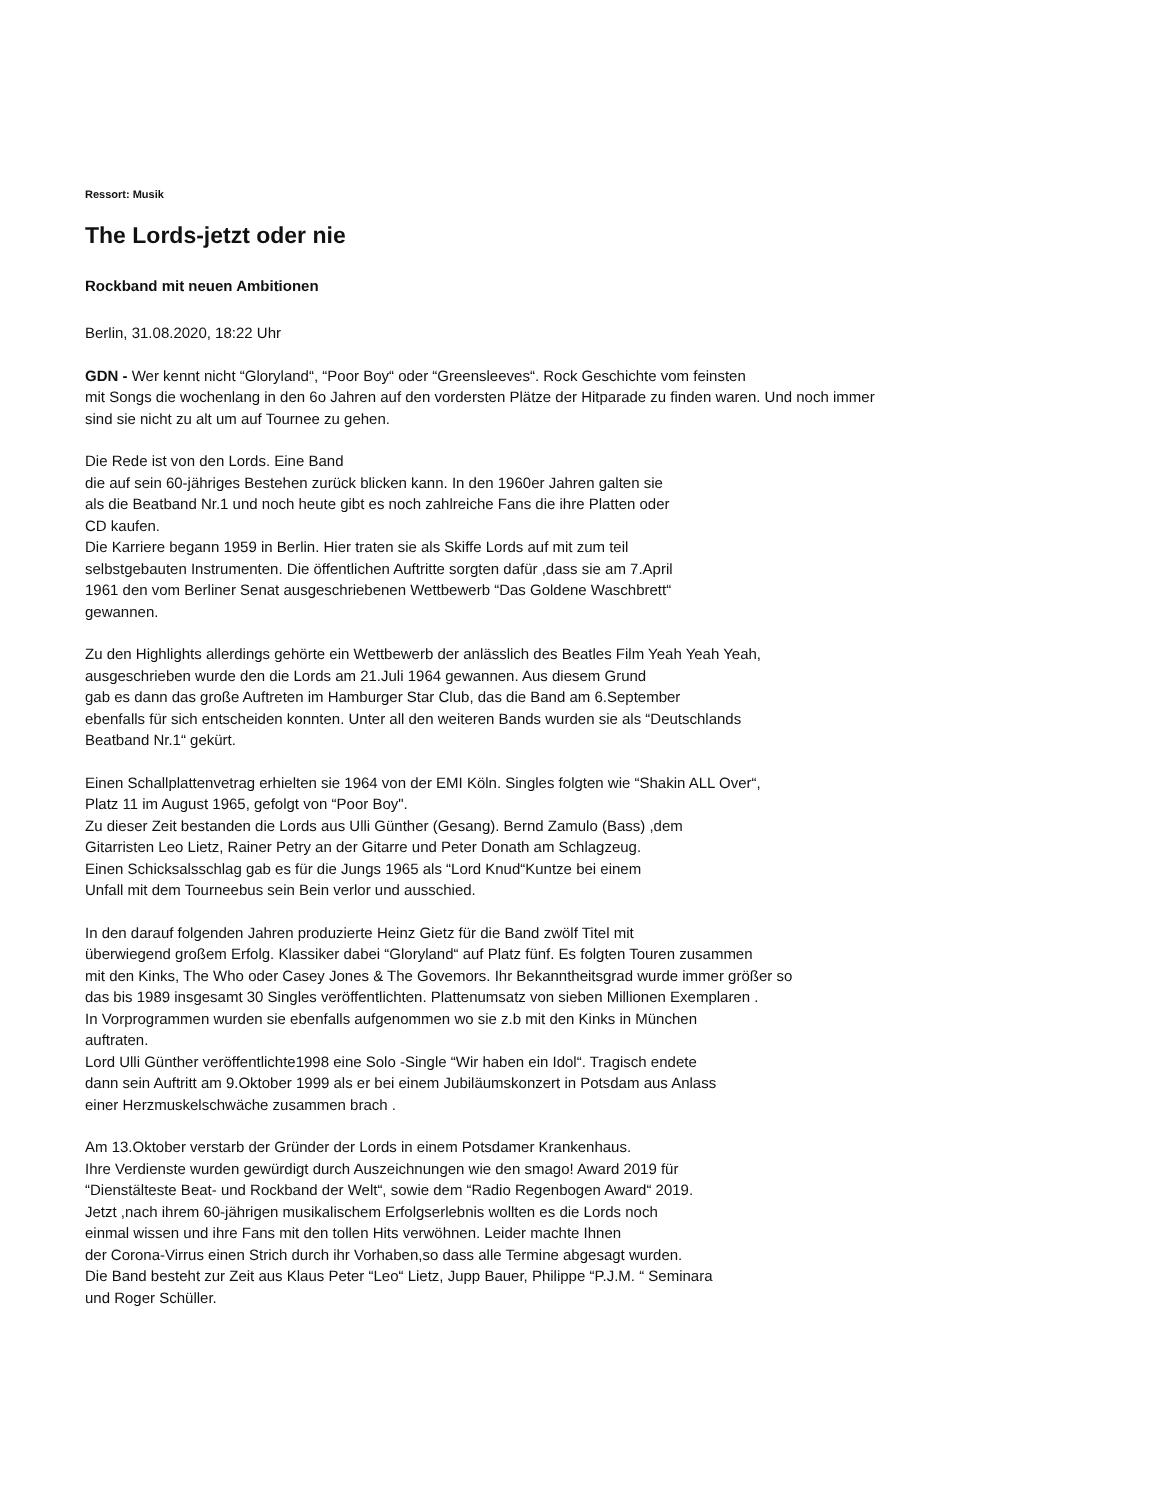Ressort: Musik
The Lords-jetzt oder nie
Rockband mit neuen Ambitionen
Berlin, 31.08.2020, 18:22 Uhr
GDN - Wer kennt nicht “Gloryland“, “Poor Boy“ oder “Greensleeves“. Rock Geschichte vom feinsten
mit Songs die wochenlang in den 6o Jahren auf den vordersten Plätze der Hitparade zu finden waren. Und noch immer
sind sie nicht zu alt um auf Tournee zu gehen.
Die Rede ist von den Lords. Eine Band
die auf sein 60-jähriges Bestehen zurück blicken kann. In den 1960er Jahren galten sie
als die Beatband Nr.1 und noch heute gibt es noch zahlreiche Fans die ihre Platten oder
CD kaufen.
Die Karriere begann 1959 in Berlin. Hier traten sie als Skiffe Lords auf mit zum teil
selbstgebauten Instrumenten. Die öffentlichen Auftritte sorgten dafür ,dass sie am 7.April
1961 den vom Berliner Senat ausgeschriebenen Wettbewerb “Das Goldene Waschbrett“
gewannen.
Zu den Highlights allerdings gehörte ein Wettbewerb der anlässlich des Beatles Film Yeah Yeah Yeah,
ausgeschrieben wurde den die Lords am 21.Juli 1964 gewannen. Aus diesem Grund
gab es dann das große Auftreten im Hamburger Star Club, das die Band am 6.September
ebenfalls für sich entscheiden konnten. Unter all den weiteren Bands wurden sie als “Deutschlands
Beatband Nr.1“ gekürt.
Einen Schallplattenvetrag erhielten sie 1964 von der EMI Köln. Singles folgten wie “Shakin ALL Over“,
Platz 11 im August 1965, gefolgt von “Poor Boy".
Zu dieser Zeit bestanden die Lords aus Ulli Günther (Gesang). Bernd Zamulo (Bass) ,dem
Gitarristen Leo Lietz, Rainer Petry an der Gitarre und Peter Donath am Schlagzeug.
Einen Schicksalsschlag gab es für die Jungs 1965 als “Lord Knud“Kuntze bei einem
Unfall mit dem Tourneebus sein Bein verlor und ausschied.
In den darauf folgenden Jahren produzierte Heinz Gietz für die Band zwölf Titel mit
überwiegend großem Erfolg. Klassiker dabei “Gloryland“ auf Platz fünf. Es folgten Touren zusammen
mit den Kinks, The Who oder Casey Jones & The Govemors. Ihr Bekanntheitsgrad wurde immer größer so
das bis 1989 insgesamt 30 Singles veröffentlichten. Plattenumsatz von sieben Millionen Exemplaren .
In Vorprogrammen wurden sie ebenfalls aufgenommen wo sie z.b mit den Kinks in München
auftraten.
Lord Ulli Günther veröffentlichte1998 eine Solo -Single “Wir haben ein Idol“. Tragisch endete
dann sein Auftritt am 9.Oktober 1999 als er bei einem Jubiläumskonzert in Potsdam aus Anlass
einer Herzmuskelschwäche zusammen brach .
Am 13.Oktober verstarb der Gründer der Lords in einem Potsdamer Krankenhaus.
Ihre Verdienste wurden gewürdigt durch Auszeichnungen wie den smago! Award 2019 für
“Dienstälteste Beat- und Rockband der Welt“, sowie dem “Radio Regenbogen Award“ 2019.
Jetzt ,nach ihrem 60-jährigen musikalischem Erfolgserlebnis wollten es die Lords noch
einmal wissen und ihre Fans mit den tollen Hits verwöhnen. Leider machte Ihnen
der Corona-Virrus einen Strich durch ihr Vorhaben,so dass alle Termine abgesagt wurden.
Die Band besteht zur Zeit aus Klaus Peter “Leo“ Lietz, Jupp Bauer, Philippe “P.J.M. “ Seminara
und Roger Schüller.